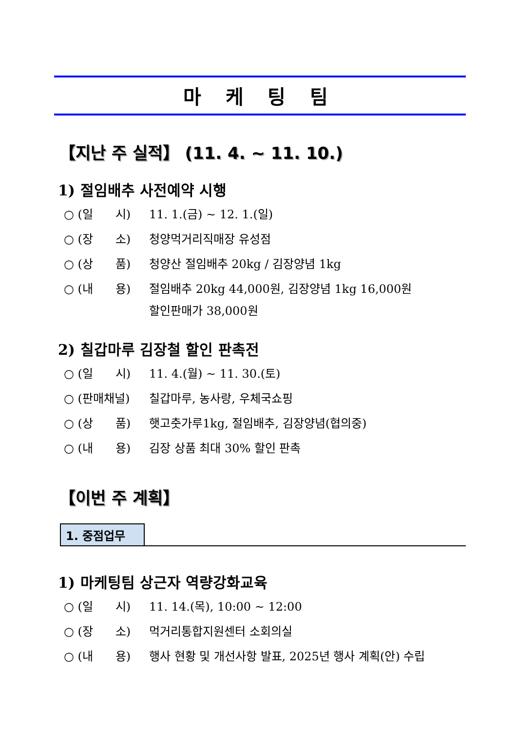마 케 팅 팀
【지난 주 실적】 (11. 4. ~ 11. 10.)
1) 절임배추 사전예약 시행
○ (일 시) 11. 1.(금) ~ 12. 1.(일)
○ (장 소) 청양먹거리직매장 유성점
○ (상 품) 청양산 절임배추 20kg / 김장양념 1kg
○ (내 용) 절임배추 20kg 44,000원, 김장양념 1kg 16,000원
할인판매가 38,000원
2) 칠갑마루 김장철 할인 판촉전
○ (일 시) 11. 4.(월) ~ 11. 30.(토)
○ (판매채널) 칠갑마루, 농사랑, 우체국쇼핑
○ (상 품) 햇고춧가루1kg, 절임배추, 김장양념(협의중)
○ (내 용) 김장 상품 최대 30% 할인 판촉
【이번 주 계획】
1. 중점업무
1) 마케팅팀 상근자 역량강화교육
○ (일 시) 11. 14.(목), 10:00 ~ 12:00
○ (장 소) 먹거리통합지원센터 소회의실
○ (내 용) 행사 현황 및 개선사항 발표, 2025년 행사 계획(안) 수립